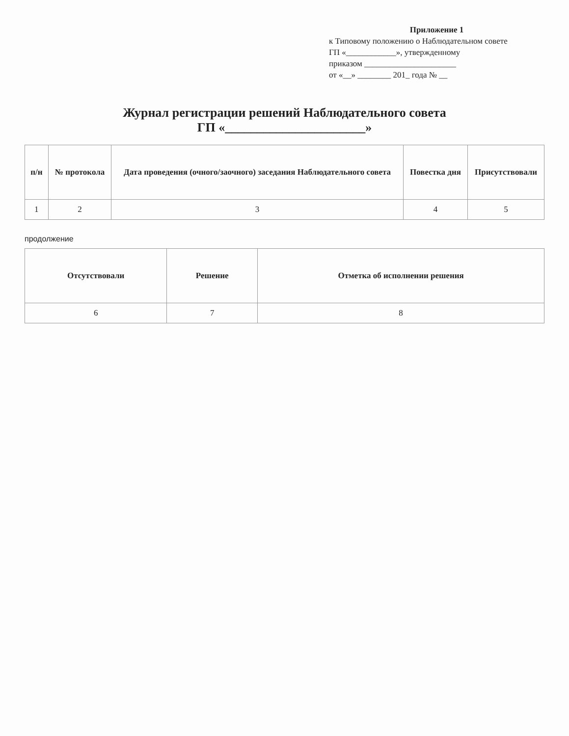Приложение 1
к Типовому положению о Наблюдательном совете
ГП «____________», утвержденному
приказом ______________________
от «__» ________ 201_ года № __
Журнал регистрации решений Наблюдательного совета
ГП «______________________»
| п/н | № протокола | Дата проведения (очного/заочного) заседания Наблюдательного совета | Повестка дня | Присутствовали |
| --- | --- | --- | --- | --- |
| 1 | 2 | 3 | 4 | 5 |
продолжение
| Отсутствовали | Решение | Отметка об исполнении решения |
| --- | --- | --- |
| 6 | 7 | 8 |